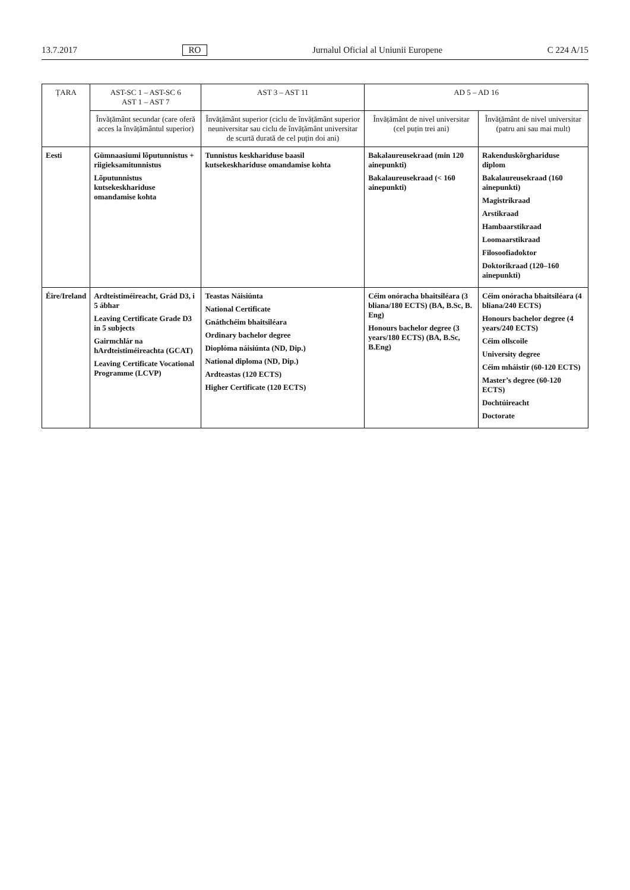13.7.2017 RO Jurnalul Oficial al Uniunii Europene C 224 A/15
| ȚARA | AST-SC 1 – AST-SC 6 AST 1 – AST 7 | AST 3 – AST 11 | AD 5 – AD 16 | |
| --- | --- | --- | --- | --- |
| | Învățământ secundar (care oferă acces la învățământul superior) | Învățământ superior (ciclu de învățământ superior neuniversitar sau ciclu de învățământ universitar de scurtă durată de cel puțin doi ani) | Învățământ de nivel universitar (cel puțin trei ani) | Învățământ de nivel universitar (patru ani sau mai mult) |
| Eesti | Gümnaasiumi lõputunnistus + riigieksamitunnistus Lõputunnistus kutsekeskhariduse omandamise kohta | Tunnistus keskhariduse baasil kutsekeskhariduse omandamise kohta | Bakalaureusekraad (min 120 ainepunkti) Bakalaureusekraad (< 160 ainepunkti) | Rakenduskõrghariduse diplom Bakalaureusekraad (160 ainepunkti) Magistrikraad Arstikraad Hambaarstikraad Loomaarstikraad Filosoofiadoktor Doktorikraad (120–160 ainepunkti) |
| Éire/Ireland | Ardteistiméireacht, Grád D3, i 5 ábhar Leaving Certificate Grade D3 in 5 subjects Gairmchlár na hArdteistiméireachta (GCAT) Leaving Certificate Vocational Programme (LCVP) | Teastas Náisiúnta National Certificate Gnáthchéim bhaitsiléara Ordinary bachelor degree Dioplóma náisiúnta (ND, Dip.) National diploma (ND, Dip.) Ardteastas (120 ECTS) Higher Certificate (120 ECTS) | Céim onóracha bhaitsiléara (3 bliana/180 ECTS) (BA, B.Sc, B. Eng) Honours bachelor degree (3 years/180 ECTS) (BA, B.Sc, B.Eng) | Céim onóracha bhaitsiléara (4 bliana/240 ECTS) Honours bachelor degree (4 years/240 ECTS) Céim ollscoile University degree Céim mháistir (60-120 ECTS) Master’s degree (60-120 ECTS) Dochtúireacht Doctorate |